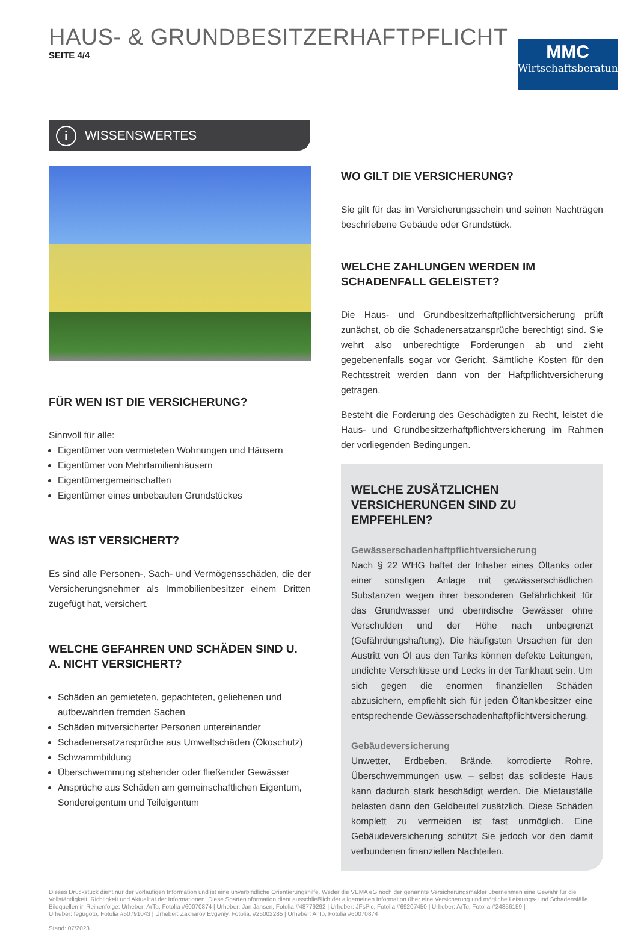HAUS- & GRUNDBESITZERHAFTPFLICHT
SEITE 4/4
MMC
Wirtschaftsberatung
i WISSENSWERTES
FÜR WEN IST DIE VERSICHERUNG?
Sinnvoll für alle:
Eigentümer von vermieteten Wohnungen und Häusern
Eigentümer von Mehrfamilienhäusern
Eigentümergemeinschaften
Eigentümer eines unbebauten Grundstückes
WAS IST VERSICHERT?
Es sind alle Personen-, Sach- und Vermögensschäden, die der Versicherungsnehmer als Immobilienbesitzer einem Dritten zugefügt hat, versichert.
WELCHE GEFAHREN UND SCHÄDEN SIND U. A. NICHT VERSICHERT?
Schäden an gemieteten, gepachteten, geliehenen und aufbewahrten fremden Sachen
Schäden mitversicherter Personen untereinander
Schadenersatzansprüche aus Umweltschäden (Ökoschutz)
Schwammbildung
Überschwemmung stehender oder fließender Gewässer
Ansprüche aus Schäden am gemeinschaftlichen Eigentum, Sondereigentum und Teileigentum
WO GILT DIE VERSICHERUNG?
Sie gilt für das im Versicherungsschein und seinen Nachträgen beschriebene Gebäude oder Grundstück.
WELCHE ZAHLUNGEN WERDEN IM SCHADENFALL GELEISTET?
Die Haus- und Grundbesitzerhaftpflichtversicherung prüft zunächst, ob die Schadenersatzansprüche berechtigt sind. Sie wehrt also unberechtigte Forderungen ab und zieht gegebenenfalls sogar vor Gericht. Sämtliche Kosten für den Rechtsstreit werden dann von der Haftpflichtversicherung getragen.
Besteht die Forderung des Geschädigten zu Recht, leistet die Haus- und Grundbesitzerhaftpflichtversicherung im Rahmen der vorliegenden Bedingungen.
WELCHE ZUSÄTZLICHEN VERSICHERUNGEN SIND ZU EMPFEHLEN?
Gewässerschadenhaftpflichtversicherung
Nach § 22 WHG haftet der Inhaber eines Öltanks oder einer sonstigen Anlage mit gewässerschädlichen Substanzen wegen ihrer besonderen Gefährlichkeit für das Grundwasser und oberirdische Gewässer ohne Verschulden und der Höhe nach unbegrenzt (Gefährdungshaftung). Die häufigsten Ursachen für den Austritt von Öl aus den Tanks können defekte Leitungen, undichte Verschlüsse und Lecks in der Tankhaut sein. Um sich gegen die enormen finanziellen Schäden abzusichern, empfiehlt sich für jeden Öltankbesitzer eine entsprechende Gewässerschadenhaftpflichtversicherung.
Gebäudeversicherung
Unwetter, Erdbeben, Brände, korrodierte Rohre, Überschwemmungen usw. – selbst das solideste Haus kann dadurch stark beschädigt werden. Die Mietausfälle belasten dann den Geldbeutel zusätzlich. Diese Schäden komplett zu vermeiden ist fast unmöglich. Eine Gebäudeversicherung schützt Sie jedoch vor den damit verbundenen finanziellen Nachteilen.
Dieses Druckstück dient nur der vorläufigen Information und ist eine unverbindliche Orientierungshilfe. Weder die VEMA eG noch der genannte Versicherungsmakler übernehmen eine Gewähr für die Vollständigkeit, Richtigkeit und Aktualität der Informationen. Diese Sparteninformation dient ausschließlich der allgemeinen Information über eine Versicherung und mögliche Leistungs- und Schadensfälle.
Bildquellen in Reihenfolge: Urheber: ArTo, Fotolia #60070874 | Urheber: Jan Jansen, Fotolia #48779292 | Urheber: JFsPic, Fotolia #69207450 | Urheber: ArTo, Fotolia #24856159 |
Urheber: fegugoto, Fotolia #50791043 | Urheber: Zakharov Evgeniy, Fotolia, #25002285 | Urheber: ArTo, Fotolia #60070874
Stand: 07/2023